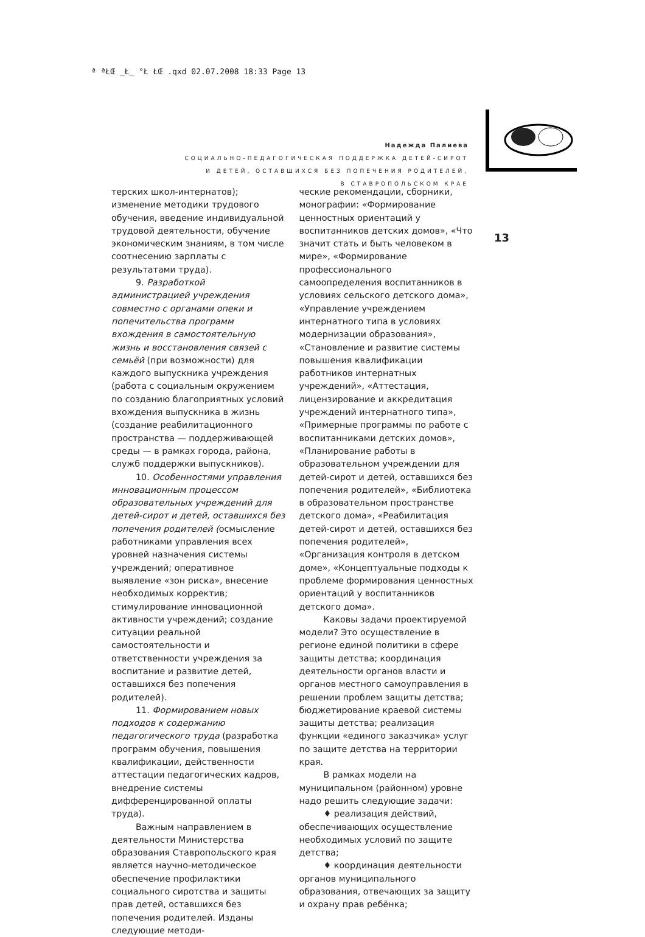ª ªŁŒ _Ł_ °Ł ŁŒ .qxd 02.07.2008 18:33 Page 13
Надежда Палиева
СОЦИАЛЬНО-ПЕДАГОГИЧЕСКАЯ ПОДДЕРЖКА ДЕТЕЙ-СИРОТ
И ДЕТЕЙ, ОСТАВШИХСЯ БЕЗ ПОПЕЧЕНИЯ РОДИТЕЛЕЙ,
В СТАВРОПОЛЬСКОМ КРАЕ
13
терских школ-интернатов); изменение методики трудового обучения, введение индивидуальной трудовой деятельности, обучение экономическим знаниям, в том числе соотнесению зарплаты с результатами труда).
9. Разработкой администрацией учреждения совместно с органами опеки и попечительства программ вхождения в самостоятельную жизнь и восстановления связей с семьёй (при возможности) для каждого выпускника учреждения (работа с социальным окружением по созданию благоприятных условий вхождения выпускника в жизнь (создание реабилитационного пространства — поддерживающей среды — в рамках города, района, служб поддержки выпускников).
10. Особенностями управления инновационным процессом образовательных учреждений для детей-сирот и детей, оставшихся без попечения родителей (осмысление работниками управления всех уровней назначения системы учреждений; оперативное выявление «зон риска», внесение необходимых корректив; стимулирование инновационной активности учреждений; создание ситуации реальной самостоятельности и ответственности учреждения за воспитание и развитие детей, оставшихся без попечения родителей).
11. Формированием новых подходов к содержанию педагогического труда (разработка программ обучения, повышения квалификации, действенности аттестации педагогических кадров, внедрение системы дифференцированной оплаты труда).
Важным направлением в деятельности Министерства образования Ставропольского края является научно-методическое обеспечение профилактики социального сиротства и защиты прав детей, оставшихся без попечения родителей. Изданы следующие методи-
ческие рекомендации, сборники, монографии: «Формирование ценностных ориентаций у воспитанников детских домов», «Что значит стать и быть человеком в мире», «Формирование профессионального самоопределения воспитанников в условиях сельского детского дома», «Управление учреждением интернатного типа в условиях модернизации образования», «Становление и развитие системы повышения квалификации работников интернатных учреждений», «Аттестация, лицензирование и аккредитация учреждений интернатного типа», «Примерные программы по работе с воспитанниками детских домов», «Планирование работы в образовательном учреждении для детей-сирот и детей, оставшихся без попечения родителей», «Библиотека в образовательном пространстве детского дома», «Реабилитация детей-сирот и детей, оставшихся без попечения родителей», «Организация контроля в детском доме», «Концептуальные подходы к проблеме формирования ценностных ориентаций у воспитанников детского дома».
Каковы задачи проектируемой модели? Это осуществление в регионе единой политики в сфере защиты детства; координация деятельности органов власти и органов местного самоуправления в решении проблем защиты детства; бюджетирование краевой системы защиты детства; реализация функции «единого заказчика» услуг по защите детства на территории края.
В рамках модели на муниципальном (районном) уровне надо решить следующие задачи:
♦ реализация действий, обеспечивающих осуществление необходимых условий по защите детства;
♦ координация деятельности органов муниципального образования, отвечающих за защиту и охрану прав ребёнка;